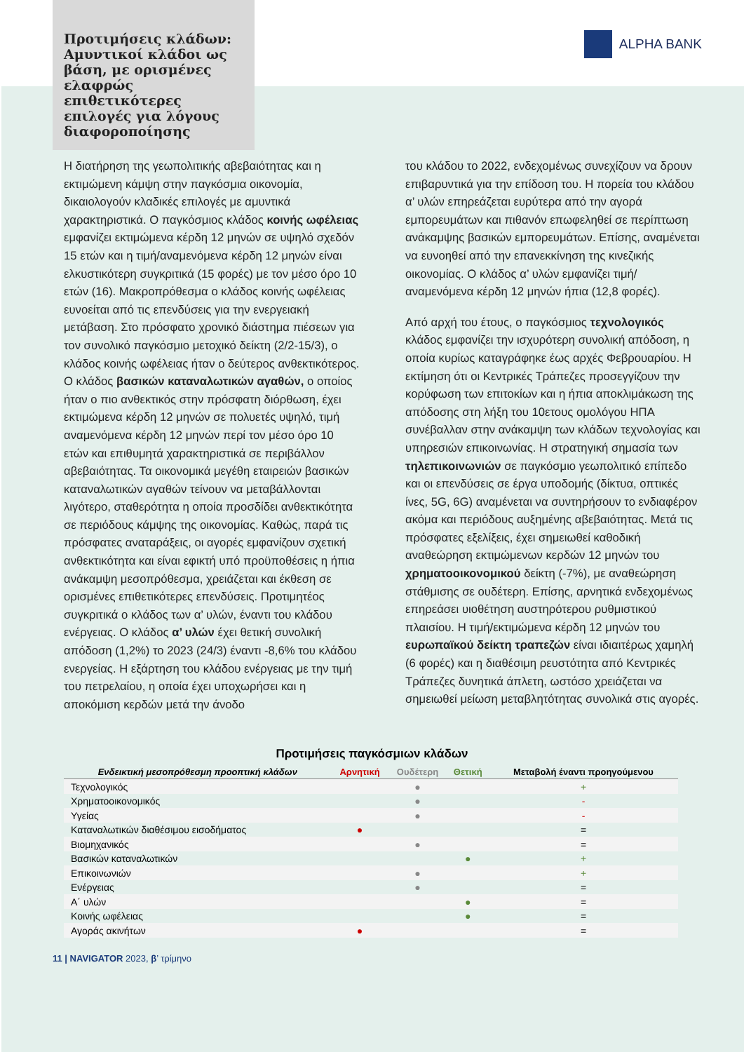ALPHA BANK
Προτιμήσεις κλάδων: Αμυντικοί κλάδοι ως βάση, με ορισμένες ελαφρώς επιθετικότερες επιλογές για λόγους διαφοροποίησης
Η διατήρηση της γεωπολιτικής αβεβαιότητας και η εκτιμώμενη κάμψη στην παγκόσμια οικονομία, δικαιολογούν κλαδικές επιλογές με αμυντικά χαρακτηριστικά. Ο παγκόσμιος κλάδος κοινής ωφέλειας εμφανίζει εκτιμώμενα κέρδη 12 μηνών σε υψηλό σχεδόν 15 ετών και η τιμή/αναμενόμενα κέρδη 12 μηνών είναι ελκυστικότερη συγκριτικά (15 φορές) με τον μέσο όρο 10 ετών (16). Μακροπρόθεσμα ο κλάδος κοινής ωφέλειας ευνοείται από τις επενδύσεις για την ενεργειακή μετάβαση. Στο πρόσφατο χρονικό διάστημα πιέσεων για τον συνολικό παγκόσμιο μετοχικό δείκτη (2/2-15/3), ο κλάδος κοινής ωφέλειας ήταν ο δεύτερος ανθεκτικότερος. Ο κλάδος βασικών καταναλωτικών αγαθών, ο οποίος ήταν ο πιο ανθεκτικός στην πρόσφατη διόρθωση, έχει εκτιμώμενα κέρδη 12 μηνών σε πολυετές υψηλό, τιμή αναμενόμενα κέρδη 12 μηνών περί τον μέσο όρο 10 ετών και επιθυμητά χαρακτηριστικά σε περιβάλλον αβεβαιότητας. Τα οικονομικά μεγέθη εταιρειών βασικών καταναλωτικών αγαθών τείνουν να μεταβάλλονται λιγότερο, σταθερότητα η οποία προσδίδει ανθεκτικότητα σε περιόδους κάμψης της οικονομίας. Καθώς, παρά τις πρόσφατες αναταράξεις, οι αγορές εμφανίζουν σχετική ανθεκτικότητα και είναι εφικτή υπό προϋποθέσεις η ήπια ανάκαμψη μεσοπρόθεσμα, χρειάζεται και έκθεση σε ορισμένες επιθετικότερες επενδύσεις. Προτιμητέος συγκριτικά ο κλάδος των α’ υλών, έναντι του κλάδου ενέργειας. Ο κλάδος α’ υλών έχει θετική συνολική απόδοση (1,2%) το 2023 (24/3) έναντι -8,6% του κλάδου ενεργείας. Η εξάρτηση του κλάδου ενέργειας με την τιμή του πετρελαίου, η οποία έχει υποχωρήσει και η αποκόμιση κερδών μετά την άνοδο
του κλάδου το 2022, ενδεχομένως συνεχίζουν να δρουν επιβαρυντικά για την επίδοση του. Η πορεία του κλάδου α’ υλών επηρεάζεται ευρύτερα από την αγορά εμπορευμάτων και πιθανόν επωφεληθεί σε περίπτωση ανάκαμψης βασικών εμπορευμάτων. Επίσης, αναμένεται να ευνοηθεί από την επανεκκίνηση της κινεζικής οικονομίας. Ο κλάδος α’ υλών εμφανίζει τιμή/αναμενόμενα κέρδη 12 μηνών ήπια (12,8 φορές).
Από αρχή του έτους, ο παγκόσμιος τεχνολογικός κλάδος εμφανίζει την ισχυρότερη συνολική απόδοση, η οποία κυρίως καταγράφηκε έως αρχές Φεβρουαρίου. Η εκτίμηση ότι οι Κεντρικές Τράπεζες προσεγγίζουν την κορύφωση των επιτοκίων και η ήπια αποκλιμάκωση της απόδοσης στη λήξη του 10ετους ομολόγου ΗΠΑ συνέβαλλαν στην ανάκαμψη των κλάδων τεχνολογίας και υπηρεσιών επικοινωνίας. Η στρατηγική σημασία των τηλεπικοινωνιών σε παγκόσμιο γεωπολιτικό επίπεδο και οι επενδύσεις σε έργα υποδομής (δίκτυα, οπτικές ίνες, 5G, 6G) αναμένεται να συντηρήσουν το ενδιαφέρον ακόμα και περιόδους αυξημένης αβεβαιότητας. Μετά τις πρόσφατες εξελίξεις, έχει σημειωθεί καθοδική αναθεώρηση εκτιμώμενων κερδών 12 μηνών του χρηματοοικονομικού δείκτη (-7%), με αναθεώρηση στάθμισης σε ουδέτερη. Επίσης, αρνητικά ενδεχομένως επηρεάσει υιοθέτηση αυστηρότερου ρυθμιστικού πλαισίου. Η τιμή/εκτιμώμενα κέρδη 12 μηνών του ευρωπαϊκού δείκτη τραπεζών είναι ιδιαιτέρως χαμηλή (6 φορές) και η διαθέσιμη ρευστότητα από Κεντρικές Τράπεζες δυνητικά άπλετη, ωστόσο χρειάζεται να σημειωθεί μείωση μεταβλητότητας συνολικά στις αγορές.
Προτιμήσεις παγκόσμιων κλάδων
| Ενδεικτική μεσοπρόθεσμη προοπτική κλάδων | Αρνητική | Ουδέτερη | Θετική | Μεταβολή έναντι προηγούμενου |
| --- | --- | --- | --- | --- |
| Τεχνολογικός | | ● | | + |
| Χρηματοοικονομικός | | ● | | - |
| Υγείας | | ● | | - |
| Καταναλωτικών διαθέσιμου εισοδήματος | ● | | | = |
| Βιομηχανικός | | ● | | = |
| Βασικών καταναλωτικών | | | ● | + |
| Επικοινωνιών | | ● | | + |
| Ενέργειας | | ● | | = |
| Α΄ υλών | | | ● | = |
| Κοινής ωφέλειας | | | ● | = |
| Αγοράς ακινήτων | ● | | | = |
11 | NAVIGATOR 2023, β’ τρίμηνο